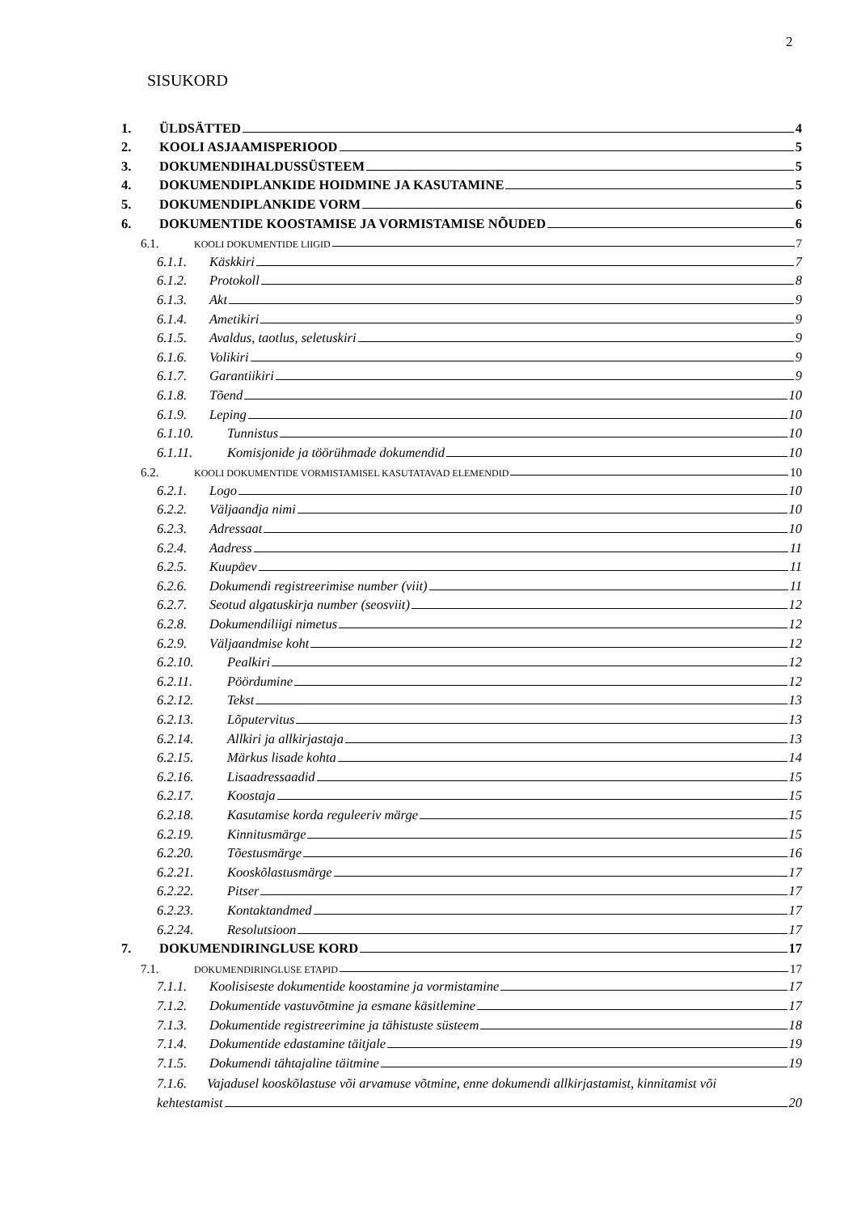2
SISUKORD
1. ÜLDSÄTTED 4
2. KOOLI ASJAAMISPERIOOD 5
3. DOKUMENDIHALDUSSÜSTEEM 5
4. DOKUMENDIPLANKIDE HOIDMINE JA KASUTAMINE 5
5. DOKUMENDIPLANKIDE VORM 6
6. DOKUMENTIDE KOOSTAMISE JA VORMISTAMISE NÕUDED 6
6.1. KOOLI DOKUMENTIDE LIIGID 7
6.1.1. Käskkiri 7
6.1.2. Protokoll 8
6.1.3. Akt 9
6.1.4. Ametikiri 9
6.1.5. Avaldus, taotlus, seletuskiri 9
6.1.6. Volikiri 9
6.1.7. Garantiikiri 9
6.1.8. Tõend 10
6.1.9. Leping 10
6.1.10. Tunnistus 10
6.1.11. Komisjonide ja töörühmade dokumendid 10
6.2. KOOLI DOKUMENTIDE VORMISTAMISEL KASUTATAVAD ELEMENDID 10
6.2.1. Logo 10
6.2.2. Väljaandja nimi 10
6.2.3. Adressaat 10
6.2.4. Aadress 11
6.2.5. Kuupäev 11
6.2.6. Dokumendi registreerimise number (viit) 11
6.2.7. Seotud algatuskirja number (seosviit) 12
6.2.8. Dokumendiliigi nimetus 12
6.2.9. Väljaandmise koht 12
6.2.10. Pealkiri 12
6.2.11. Pöördumine 12
6.2.12. Tekst 13
6.2.13. Lõputervitus 13
6.2.14. Allkiri ja allkirjastaja 13
6.2.15. Märkus lisade kohta 14
6.2.16. Lisaadressaadid 15
6.2.17. Koostaja 15
6.2.18. Kasutamise korda reguleeriv märge 15
6.2.19. Kinnitusmärge 15
6.2.20. Tõestusmärge 16
6.2.21. Kooskõlastusmärge 17
6.2.22. Pitser 17
6.2.23. Kontaktandmed 17
6.2.24. Resolutsioon 17
7. DOKUMENDIRINGLUSE KORD 17
7.1. DOKUMENDIRINGLUSE ETAPID 17
7.1.1. Koolisiseste dokumentide koostamine ja vormistamine 17
7.1.2. Dokumentide vastuvõtmine ja esmane käsitlemine 17
7.1.3. Dokumentide registreerimine ja tähistuste süsteem 18
7.1.4. Dokumentide edastamine täitjale 19
7.1.5. Dokumendi tähtajaline täitmine 19
7.1.6. Vajadusel kooskõlastuse või arvamuse võtmine, enne dokumendi allkirjastamist, kinnitamist või
kehtestamist 20